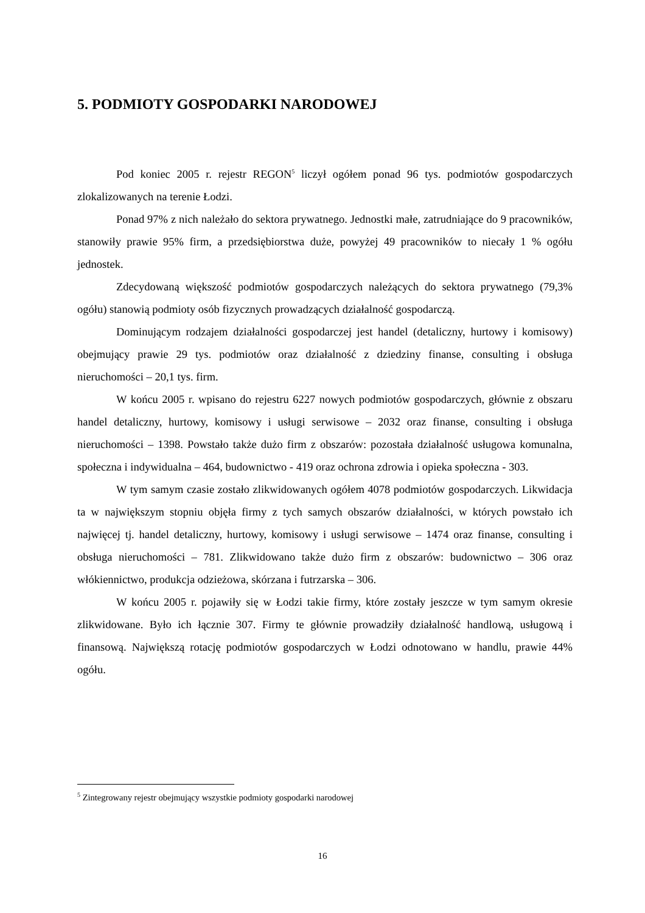5. PODMIOTY GOSPODARKI NARODOWEJ
Pod koniec 2005 r. rejestr REGON<sup>5</sup> liczył ogółem ponad 96 tys. podmiotów gospodarczych zlokalizowanych na terenie Łodzi.
Ponad 97% z nich należało do sektora prywatnego. Jednostki małe, zatrudniające do 9 pracowników, stanowiły prawie 95% firm, a przedsiębiorstwa duże, powyżej 49 pracowników to niecały 1 % ogółu jednostek.
Zdecydowaną większość podmiotów gospodarczych należących do sektora prywatnego (79,3% ogółu) stanowią podmioty osób fizycznych prowadzących działalność gospodarczą.
Dominującym rodzajem działalności gospodarczej jest handel (detaliczny, hurtowy i komisowy) obejmujący prawie 29 tys. podmiotów oraz działalność z dziedziny finanse, consulting i obsługa nieruchomości – 20,1 tys. firm.
W końcu 2005 r. wpisano do rejestru 6227 nowych podmiotów gospodarczych, głównie z obszaru handel detaliczny, hurtowy, komisowy i usługi serwisowe – 2032 oraz finanse, consulting i obsługa nieruchomości – 1398. Powstało także dużo firm z obszarów: pozostała działalność usługowa komunalna, społeczna i indywidualna – 464, budownictwo - 419 oraz ochrona zdrowia i opieka społeczna - 303.
W tym samym czasie zostało zlikwidowanych ogółem 4078 podmiotów gospodarczych. Likwidacja ta w największym stopniu objęła firmy z tych samych obszarów działalności, w których powstało ich najwięcej tj. handel detaliczny, hurtowy, komisowy i usługi serwisowe – 1474 oraz finanse, consulting i obsługa nieruchomości – 781. Zlikwidowano także dużo firm z obszarów: budownictwo – 306 oraz włókiennictwo, produkcja odzieżowa, skórzana i futrzarska – 306.
W końcu 2005 r. pojawiły się w Łodzi takie firmy, które zostały jeszcze w tym samym okresie zlikwidowane. Było ich łącznie 307. Firmy te głównie prowadziły działalność handlową, usługową i finansową. Największą rotację podmiotów gospodarczych w Łodzi odnotowano w handlu, prawie 44% ogółu.
<sup>5</sup> Zintegrowany rejestr obejmujący wszystkie podmioty gospodarki narodowej
16